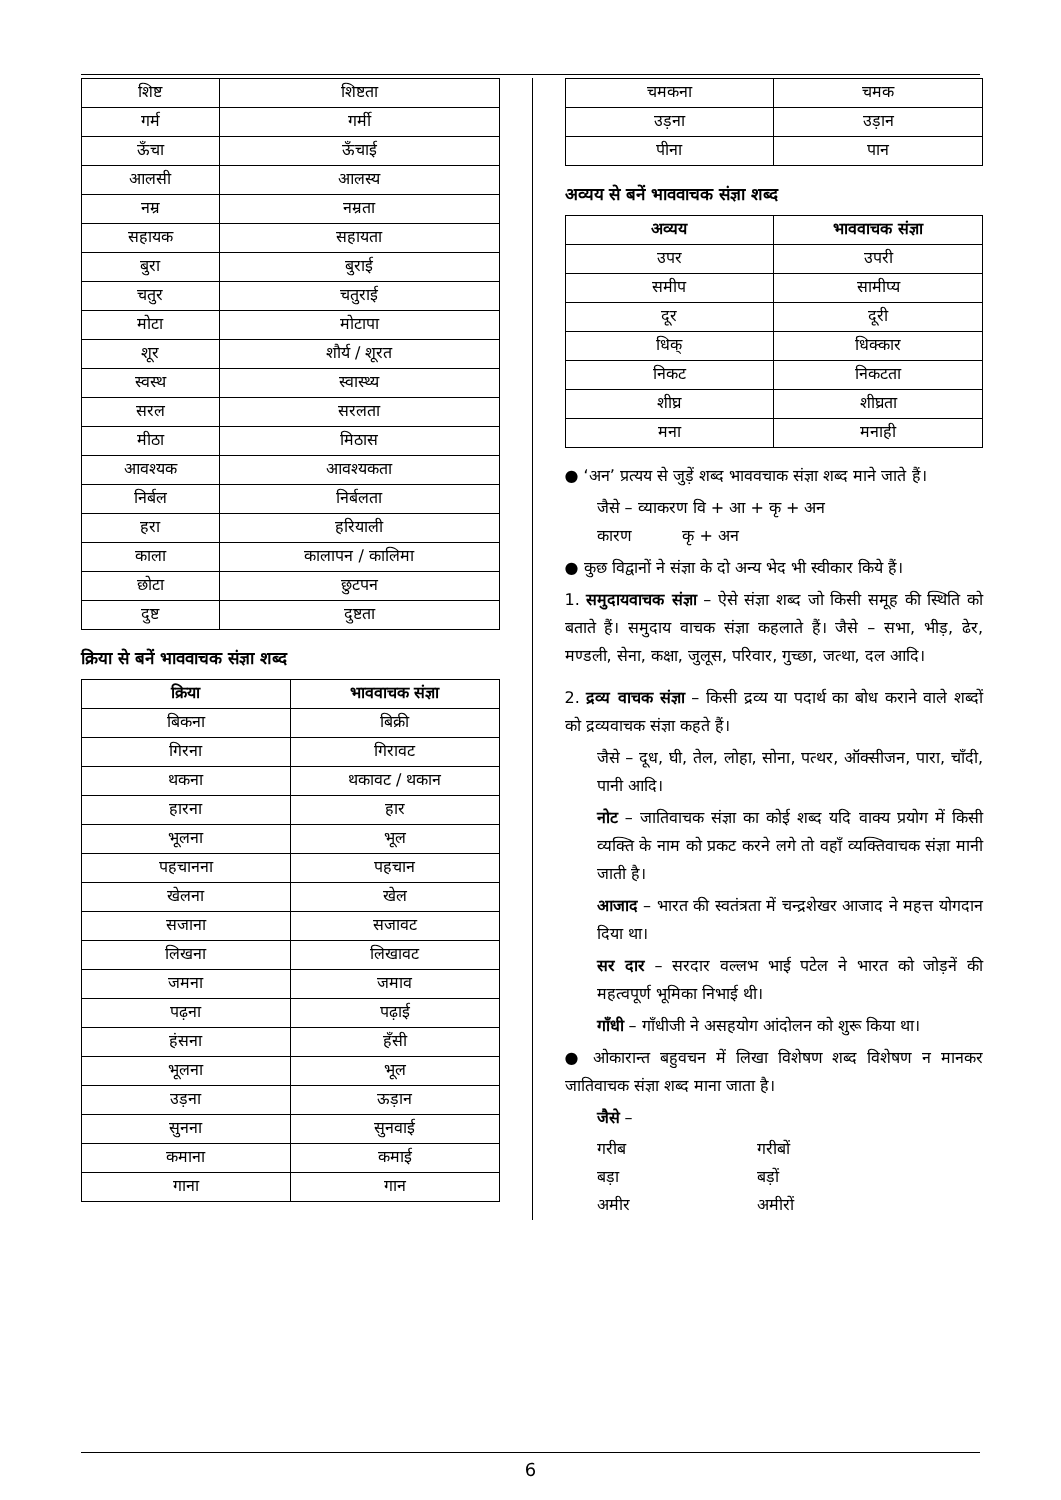| शिष्ट | शिष्टता |
| गर्म | गर्मी |
| ऊँचा | ऊँचाई |
| आलसी | आलस्य |
| नम्र | नम्रता |
| सहायक | सहायता |
| बुरा | बुराई |
| चतुर | चतुराई |
| मोटा | मोटापा |
| शूर | शौर्य / शूरत |
| स्वस्थ | स्वास्थ्य |
| सरल | सरलता |
| मीठा | मिठास |
| आवश्यक | आवश्यकता |
| निर्बल | निर्बलता |
| हरा | हरियाली |
| काला | कालापन / कालिमा |
| छोटा | छुटपन |
| दुष्ट | दुष्टता |
क्रिया से बनें भाववाचक संज्ञा शब्द
| क्रिया | भाववाचक संज्ञा |
| --- | --- |
| बिकना | बिक्री |
| गिरना | गिरावट |
| थकना | थकावट / थकान |
| हारना | हार |
| भूलना | भूल |
| पहचानना | पहचान |
| खेलना | खेल |
| सजाना | सजावट |
| लिखना | लिखावट |
| जमना | जमाव |
| पढ़ना | पढ़ाई |
| हंसना | हँसी |
| भूलना | भूल |
| उड़ना | ऊड़ान |
| सुनना | सुनवाई |
| कमाना | कमाई |
| गाना | गान |
| चमकना | चमक |
| उड़ना | उड़ान |
| पीना | पान |
अव्यय से बनें भाववाचक संज्ञा शब्द
| अव्यय | भाववाचक संज्ञा |
| --- | --- |
| उपर | उपरी |
| समीप | सामीप्य |
| दूर | दूरी |
| धिक् | धिक्कार |
| निकट | निकटता |
| शीघ्र | शीघ्रता |
| मना | मनाही |
● ‘अन’ प्रत्यय से जुड़ें शब्द भाववचाक संज्ञा शब्द माने जाते हैं।
जैसे – व्याकरण वि + आ + कृ + अन
कारण कृ + अन
● कुछ विद्वानों ने संज्ञा के दो अन्य भेद भी स्वीकार किये हैं।
1. समुदायवाचक संज्ञा – ऐसे संज्ञा शब्द जो किसी समूह की स्थिति को बताते हैं। समुदाय वाचक संज्ञा कहलाते हैं। जैसे – सभा, भीड़, ढेर, मण्डली, सेना, कक्षा, जुलूस, परिवार, गुच्छा, जत्था, दल आदि।
2. द्रव्य वाचक संज्ञा – किसी द्रव्य या पदार्थ का बोध कराने वाले शब्दों को द्रव्यवाचक संज्ञा कहते हैं।
जैसे – दूध, घी, तेल, लोहा, सोना, पत्थर, ऑक्सीजन, पारा, चाँदी, पानी आदि।
नोट – जातिवाचक संज्ञा का कोई शब्द यदि वाक्य प्रयोग में किसी व्यक्ति के नाम को प्रकट करने लगे तो वहाँ व्यक्तिवाचक संज्ञा मानी जाती है।
आजाद – भारत की स्वतंत्रता में चन्द्रशेखर आजाद ने महत्त योगदान दिया था।
सर दार – सरदार वल्लभ भाई पटेल ने भारत को जोड़नें की महत्वपूर्ण भूमिका निभाई थी।
गाँधी – गाँधीजी ने असहयोग आंदोलन को शुरू किया था।
● ओकारान्त बहुवचन में लिखा विशेषण शब्द विशेषण न मानकर जातिवाचक संज्ञा शब्द माना जाता है।
जैसे –
| गरीब | गरीबों |
| बड़ा | बड़ों |
| अमीर | अमीरों |
6